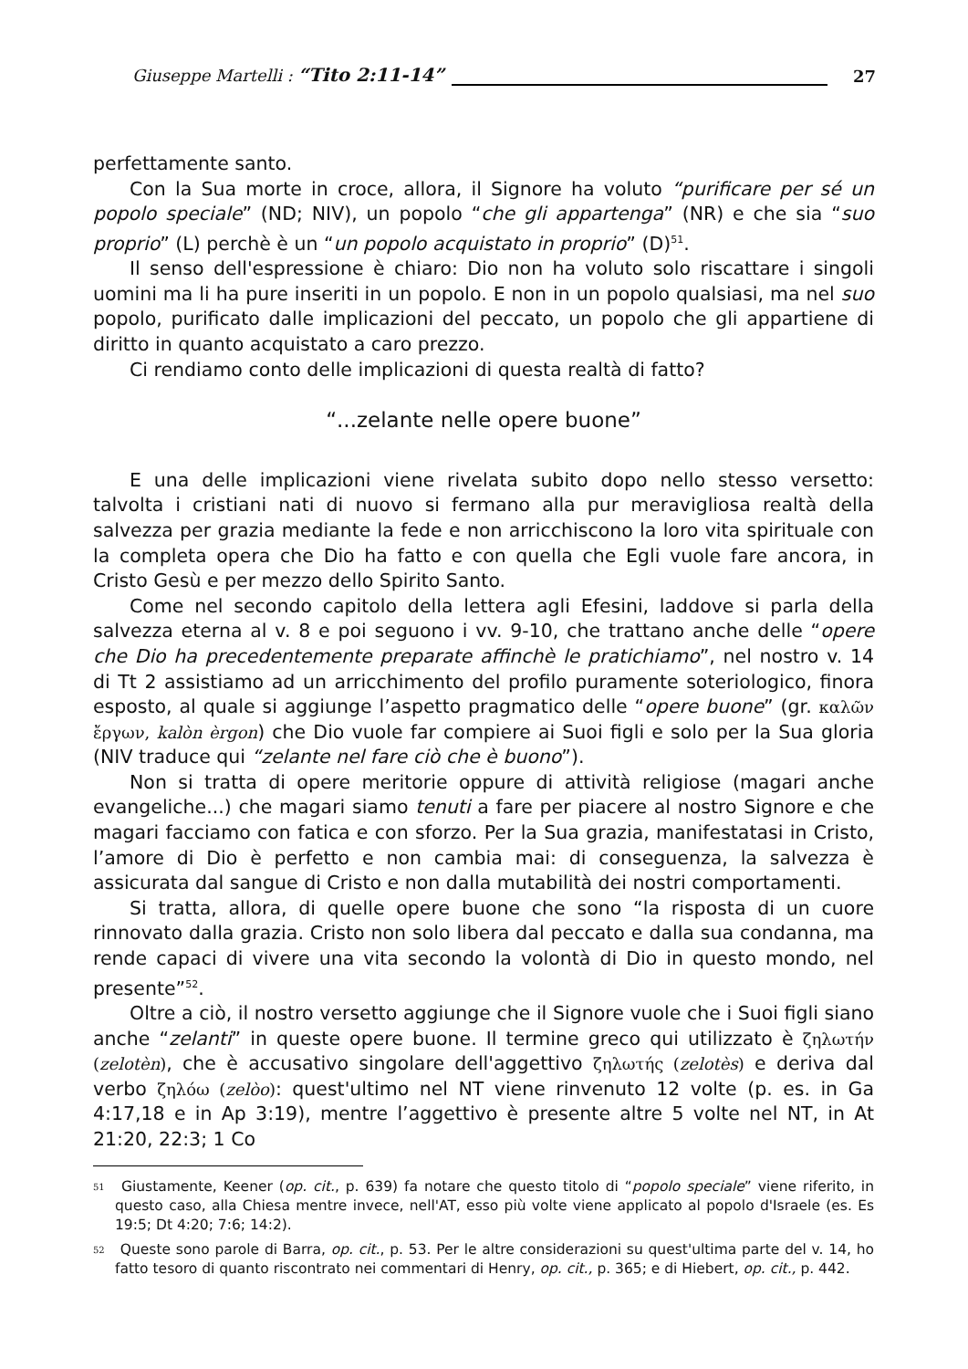Giuseppe Martelli : “Tito 2:11-14” 27
perfettamente santo.
Con la Sua morte in croce, allora, il Signore ha voluto “purificare per sé un popolo speciale” (ND; NIV), un popolo “che gli appartenga” (NR) e che sia “suo proprio” (L) perchè è un “un popolo acquistato in proprio” (D)<sup>51</sup>.
Il senso dell'espressione è chiaro: Dio non ha voluto solo riscattare i singoli uomini ma li ha pure inseriti in un popolo. E non in un popolo qualsiasi, ma nel suo popolo, purificato dalle implicazioni del peccato, un popolo che gli appartiene di diritto in quanto acquistato a caro prezzo.
Ci rendiamo conto delle implicazioni di questa realtà di fatto?
“...zelante nelle opere buone”
E una delle implicazioni viene rivelata subito dopo nello stesso versetto: talvolta i cristiani nati di nuovo si fermano alla pur meravigliosa realtà della salvezza per grazia mediante la fede e non arricchiscono la loro vita spirituale con la completa opera che Dio ha fatto e con quella che Egli vuole fare ancora, in Cristo Gesù e per mezzo dello Spirito Santo.
Come nel secondo capitolo della lettera agli Efesini, laddove si parla della salvezza eterna al v. 8 e poi seguono i vv. 9-10, che trattano anche delle “opere che Dio ha precedentemente preparate affinchè le pratichiamo”, nel nostro v. 14 di Tt 2 assistiamo ad un arricchimento del profilo puramente soteriologico, finora esposto, al quale si aggiunge l’aspetto pragmatico delle “opere buone” (gr. καλῶν ἔργων, kalòn èrgon) che Dio vuole far compiere ai Suoi figli e solo per la Sua gloria (NIV traduce qui “zelante nel fare ciò che è buono”).
Non si tratta di opere meritorie oppure di attività religiose (magari anche evangeliche...) che magari siamo tenuti a fare per piacere al nostro Signore e che magari facciamo con fatica e con sforzo. Per la Sua grazia, manifestatasi in Cristo, l’amore di Dio è perfetto e non cambia mai: di conseguenza, la salvezza è assicurata dal sangue di Cristo e non dalla mutabilità dei nostri comportamenti.
Si tratta, allora, di quelle opere buone che sono “la risposta di un cuore rinnovato dalla grazia. Cristo non solo libera dal peccato e dalla sua condanna, ma rende capaci di vivere una vita secondo la volontà di Dio in questo mondo, nel presente”<sup>52</sup>.
Oltre a ciò, il nostro versetto aggiunge che il Signore vuole che i Suoi figli siano anche “zelanti” in queste opere buone. Il termine greco qui utilizzato è ζηλωτήν (zelotèn), che è accusativo singolare dell'aggettivo ζηλωτής (zelotès) e deriva dal verbo ζηλόω (zelòo): quest'ultimo nel NT viene rinvenuto 12 volte (p. es. in Ga 4:17,18 e in Ap 3:19), mentre l’aggettivo è presente altre 5 volte nel NT, in At 21:20, 22:3; 1 Co
<sup>51</sup> Giustamente, Keener (op. cit., p. 639) fa notare che questo titolo di “popolo speciale” viene riferito, in questo caso, alla Chiesa mentre invece, nell'AT, esso più volte viene applicato al popolo d'Israele (es. Es 19:5; Dt 4:20; 7:6; 14:2).
<sup>52</sup> Queste sono parole di Barra, op. cit., p. 53. Per le altre considerazioni su quest'ultima parte del v. 14, ho fatto tesoro di quanto riscontrato nei commentari di Henry, op. cit., p. 365; e di Hiebert, op. cit., p. 442.